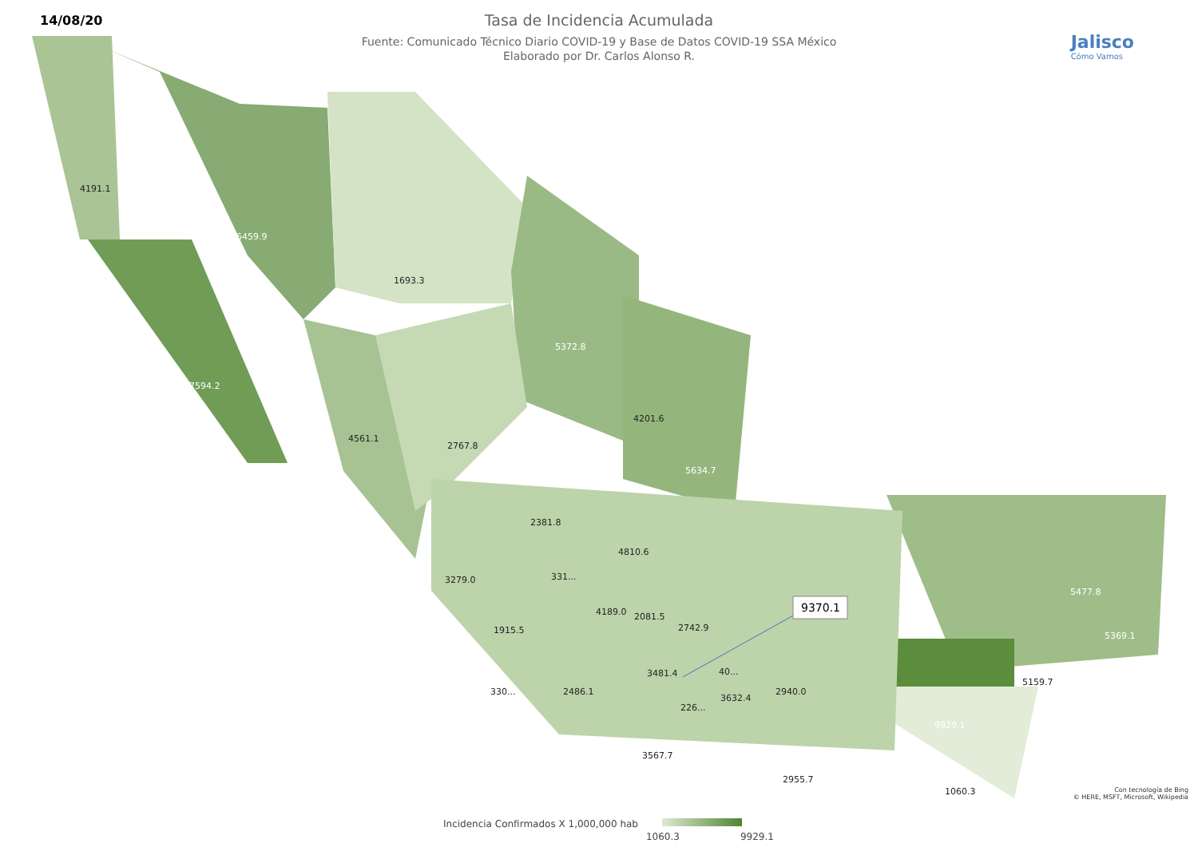14/08/20
Tasa de Incidencia Acumulada
Fuente: Comunicado Técnico Diario COVID-19 y Base de Datos COVID-19 SSA México
Elaborado por Dr. Carlos Alonso R.
Jalisco
Cómo Vamos
4191.1
6459.9
1693.3
5372.8
7594.2
4561.1
2767.8
4201.6
5634.7
2381.8
4810.6
3279.0
331...
4189.0
2081.5
2742.9
1915.5
3481.4
40...
330...
2486.1
3632.4
2940.0
226...
3567.7
2955.7
5477.8
5369.1
5159.7
9929.1
1060.3
9370.1
Con tecnología de Bing
© HERE, MSFT, Microsoft, Wikipedia
Incidencia Confirmados X 1,000,000 hab
1060.3 9929.1